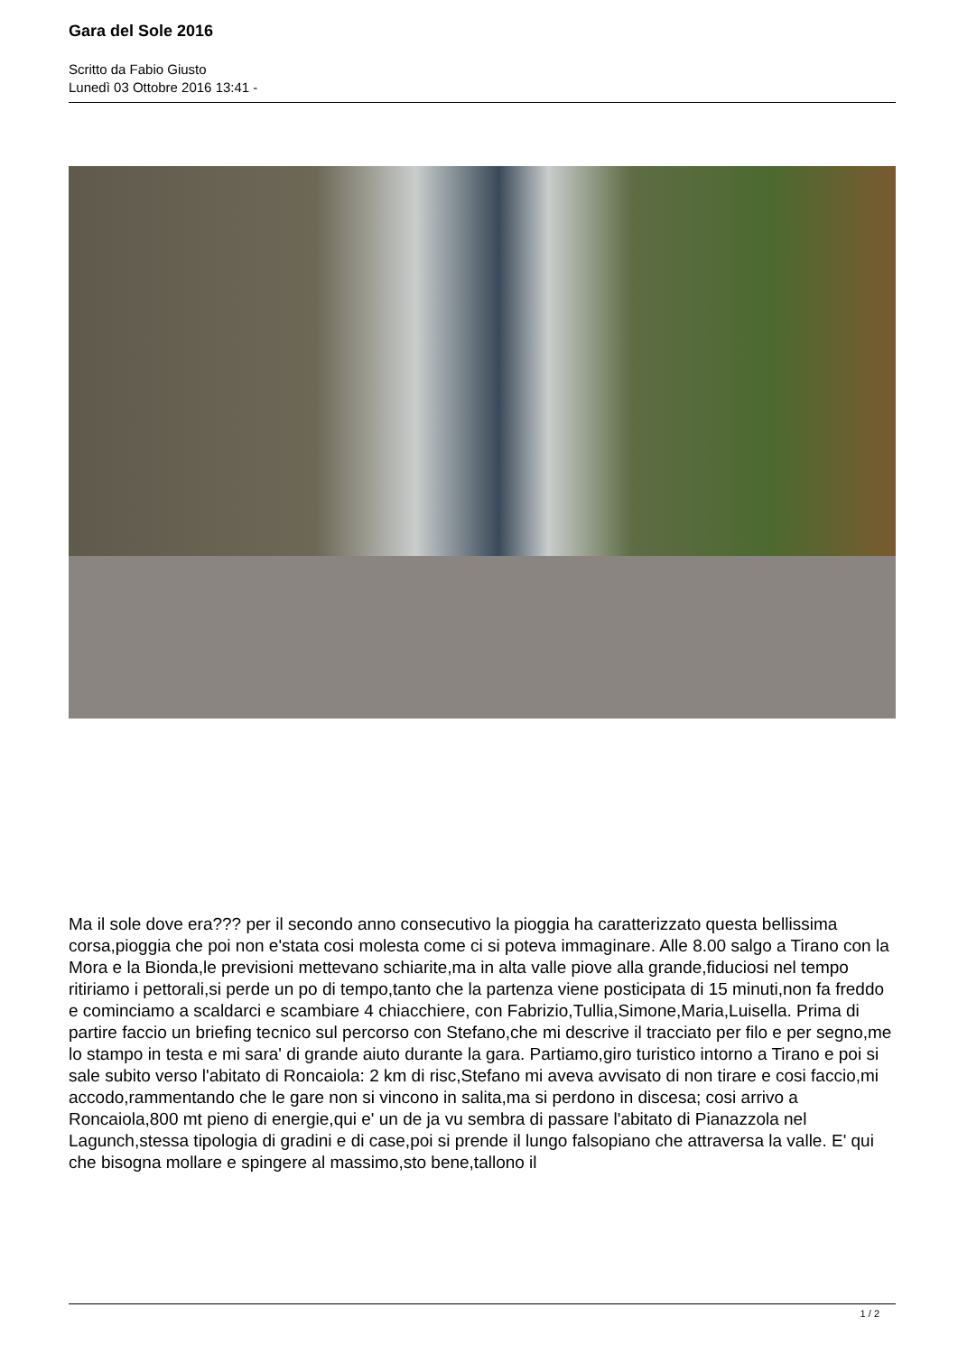Gara del Sole 2016
Scritto da Fabio Giusto
Lunedì 03 Ottobre 2016 13:41 -
Ma il sole dove era??? per il secondo anno consecutivo la pioggia ha caratterizzato questa bellissima corsa,pioggia che poi non e'stata cosi molesta come ci si poteva immaginare. Alle 8.00 salgo a Tirano con la Mora e la Bionda,le previsioni mettevano schiarite,ma in alta valle piove alla grande,fiduciosi nel tempo ritiriamo i pettorali,si perde un po di tempo,tanto che la partenza viene posticipata di 15 minuti,non fa freddo e cominciamo a scaldarci e scambiare 4 chiacchiere, con Fabrizio,Tullia,Simone,Maria,Luisella. Prima di partire faccio un briefing tecnico sul percorso con Stefano,che mi descrive il tracciato per filo e per segno,me lo stampo in testa e mi sara' di grande aiuto durante la gara. Partiamo,giro turistico intorno a Tirano e poi si sale subito verso l'abitato di Roncaiola: 2 km di risc,Stefano mi aveva avvisato di non tirare e cosi faccio,mi accodo,rammentando che le gare non si vincono in salita,ma si perdono in discesa; cosi arrivo a Roncaiola,800 mt pieno di energie,qui e' un de ja vu sembra di passare l'abitato di Pianazzola nel Lagunch,stessa tipologia di gradini e di case,poi si prende il lungo falsopiano che attraversa la valle. E' qui che bisogna mollare e spingere al massimo,sto bene,tallono il
1 / 2